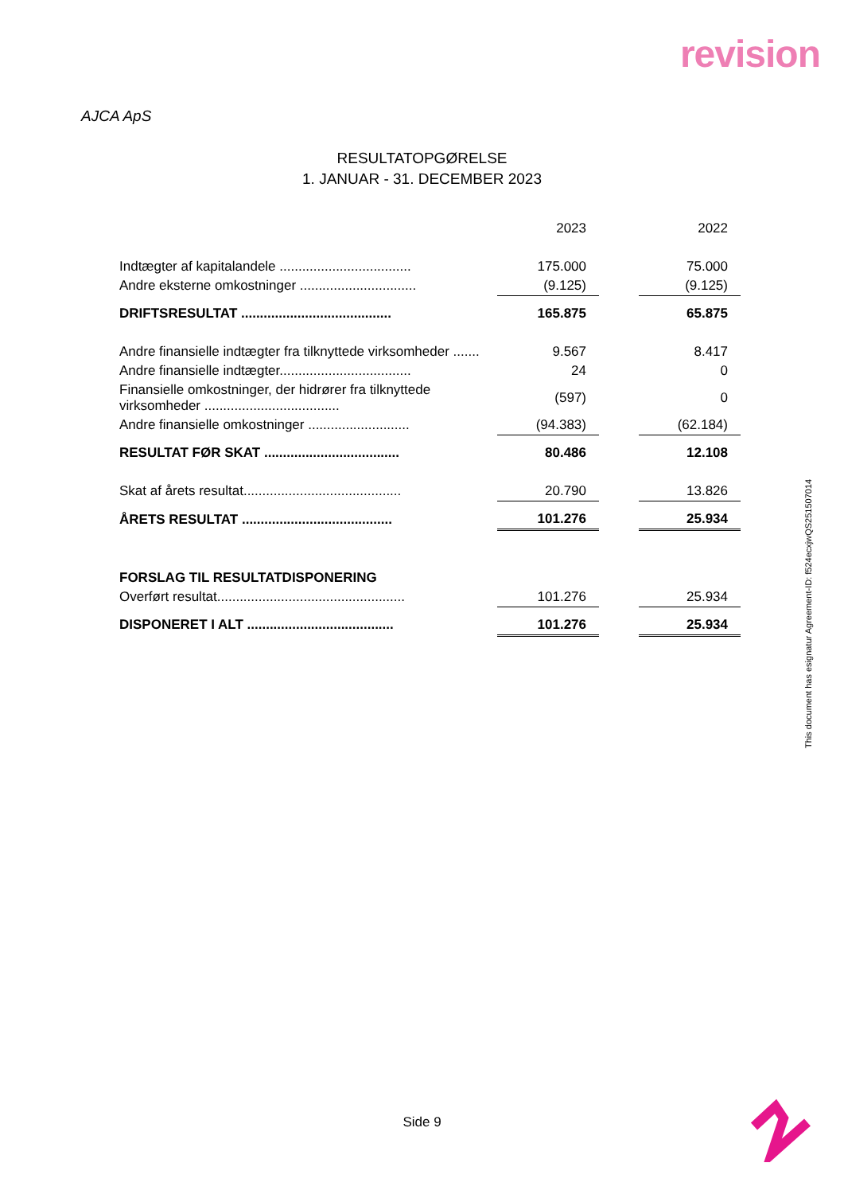revision
AJCA ApS
RESULTATOPGØRELSE
1. JANUAR - 31. DECEMBER 2023
| | 2023 | | 2022 |
| Indtægter af kapitalandele ................................... | 175.000 | | 75.000 |
| Andre eksterne omkostninger ............................... | (9.125) | | (9.125) |
| DRIFTSRESULTAT ........................................ | 165.875 | | 65.875 |
| Andre finansielle indtægter fra tilknyttede virksomheder ....... | 9.567 | | 8.417 |
| Andre finansielle indtægter................................... | 24 | | 0 |
| Finansielle omkostninger, der hidrører fra tilknyttede virksomheder .................................... | (597) | | 0 |
| Andre finansielle omkostninger ........................... | (94.383) | | (62.184) |
| RESULTAT FØR SKAT .................................... | 80.486 | | 12.108 |
| Skat af årets resultat.......................................... | 20.790 | | 13.826 |
| ÅRETS RESULTAT ........................................ | 101.276 | | 25.934 |
| FORSLAG TIL RESULTATDISPONERING | | | |
| Overført resultat.................................................. | 101.276 | | 25.934 |
| DISPONERET I ALT ....................................... | 101.276 | | 25.934 |
This document has esignatur Agreement-ID: f524ecxjwQS251507014
Side 9